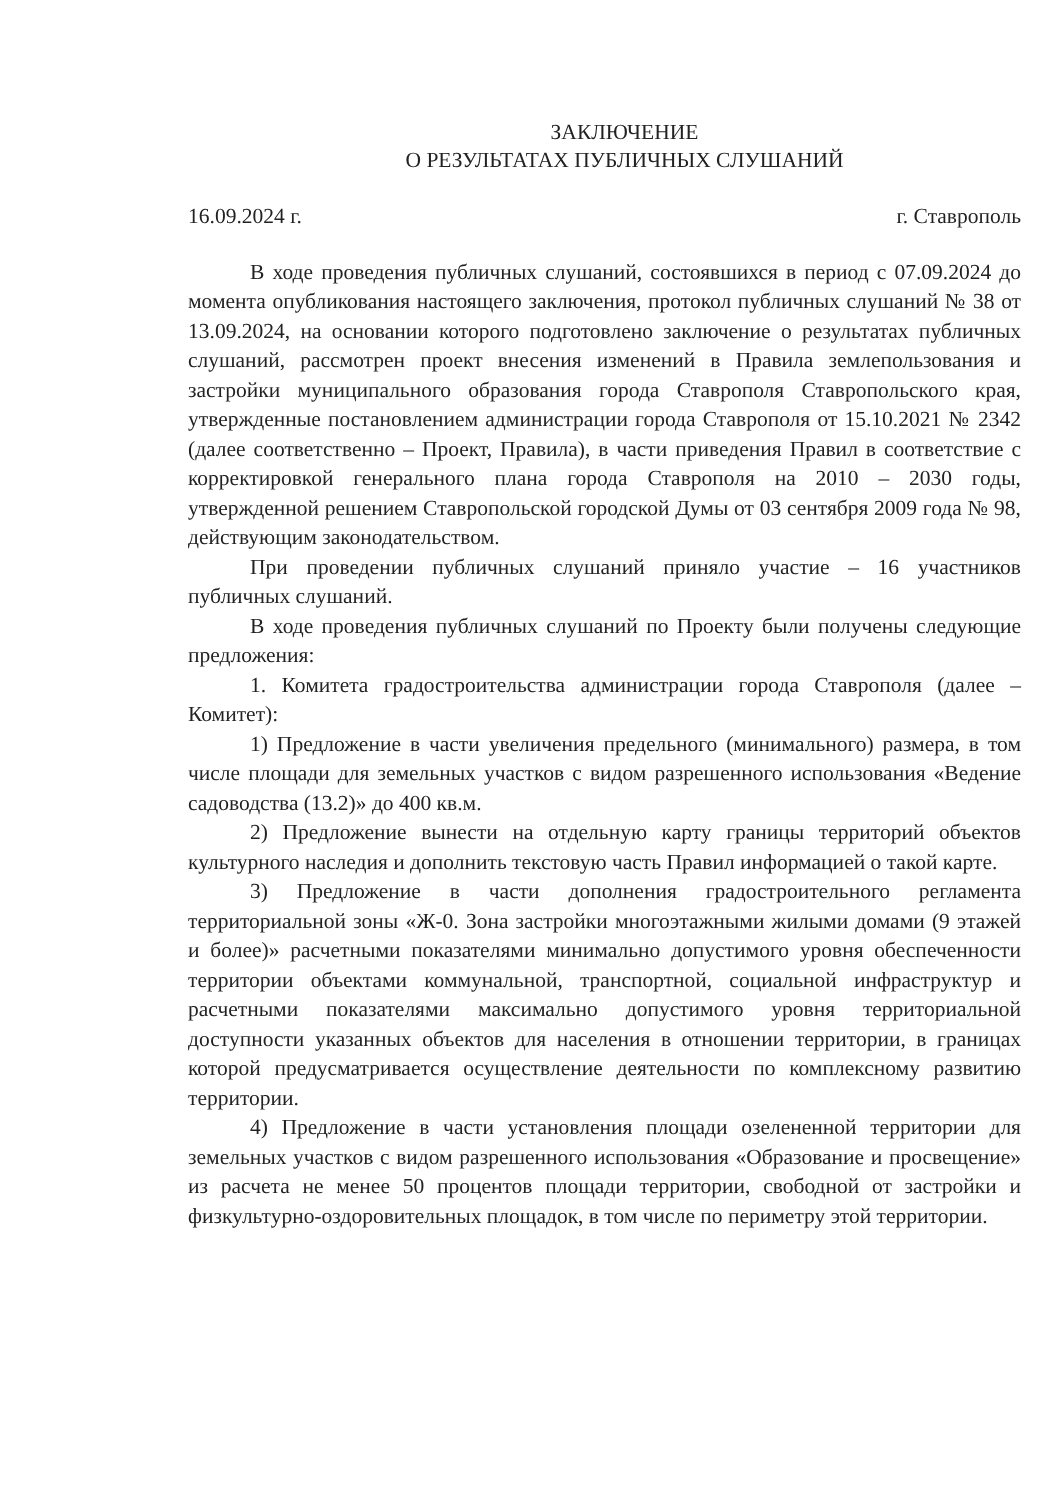ЗАКЛЮЧЕНИЕ
О РЕЗУЛЬТАТАХ ПУБЛИЧНЫХ СЛУШАНИЙ
16.09.2024 г. г. Ставрополь
В ходе проведения публичных слушаний, состоявшихся в период с 07.09.2024 до момента опубликования настоящего заключения, протокол публичных слушаний № 38 от 13.09.2024, на основании которого подготовлено заключение о результатах публичных слушаний, рассмотрен проект внесения изменений в Правила землепользования и застройки муниципального образования города Ставрополя Ставропольского края, утвержденные постановлением администрации города Ставрополя от 15.10.2021 № 2342 (далее соответственно – Проект, Правила), в части приведения Правил в соответствие с корректировкой генерального плана города Ставрополя на 2010 – 2030 годы, утвержденной решением Ставропольской городской Думы от 03 сентября 2009 года № 98, действующим законодательством.
При проведении публичных слушаний приняло участие – 16 участников публичных слушаний.
В ходе проведения публичных слушаний по Проекту были получены следующие предложения:
1. Комитета градостроительства администрации города Ставрополя (далее – Комитет):
1) Предложение в части увеличения предельного (минимального) размера, в том числе площади для земельных участков с видом разрешенного использования «Ведение садоводства (13.2)» до 400 кв.м.
2) Предложение вынести на отдельную карту границы территорий объектов культурного наследия и дополнить текстовую часть Правил информацией о такой карте.
3) Предложение в части дополнения градостроительного регламента территориальной зоны «Ж-0. Зона застройки многоэтажными жилыми домами (9 этажей и более)» расчетными показателями минимально допустимого уровня обеспеченности территории объектами коммунальной, транспортной, социальной инфраструктур и расчетными показателями максимально допустимого уровня территориальной доступности указанных объектов для населения в отношении территории, в границах которой предусматривается осуществление деятельности по комплексному развитию территории.
4) Предложение в части установления площади озелененной территории для земельных участков с видом разрешенного использования «Образование и просвещение» из расчета не менее 50 процентов площади территории, свободной от застройки и физкультурно-оздоровительных площадок, в том числе по периметру этой территории.